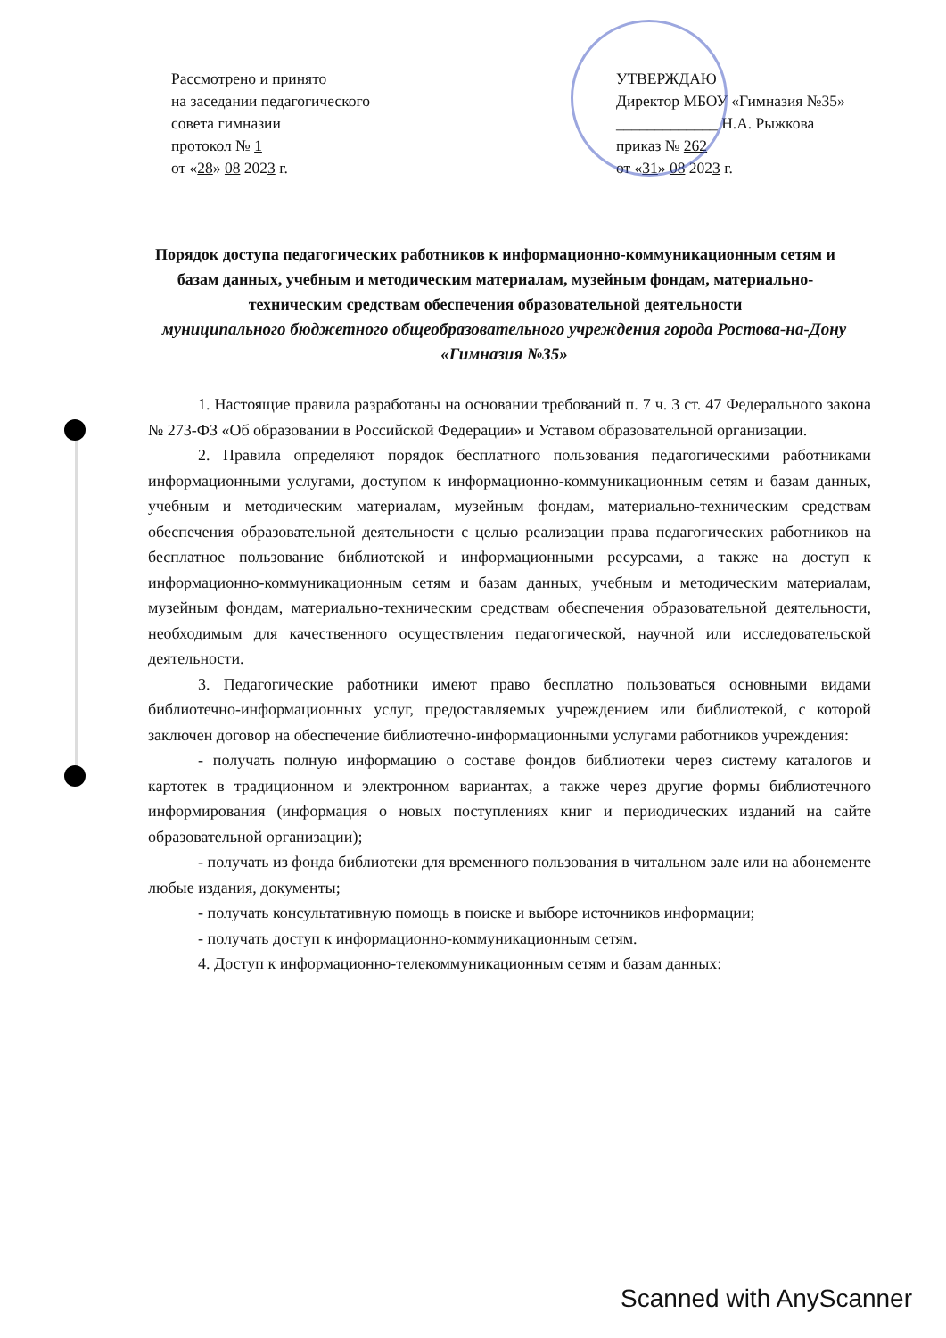Рассмотрено и принято
на заседании педагогического
совета гимназии
протокол № 1
от «28» 08 2023 г.
УТВЕРЖДАЮ
Директор МБОУ «Гимназия №35»
_____________ Н.А. Рыжкова
приказ № 262
от «31» 08 2023 г.
Порядок доступа педагогических работников к информационно-коммуникационным сетям и базам данных, учебным и методическим материалам, музейным фондам, материально-техническим средствам обеспечения образовательной деятельности
муниципального бюджетного общеобразовательного учреждения города Ростова-на-Дону «Гимназия №35»
1. Настоящие правила разработаны на основании требований п. 7 ч. 3 ст. 47 Федерального закона № 273-ФЗ «Об образовании в Российской Федерации» и Уставом образовательной организации.
2. Правила определяют порядок бесплатного пользования педагогическими работниками информационными услугами, доступом к информационно-коммуникационным сетям и базам данных, учебным и методическим материалам, музейным фондам, материально-техническим средствам обеспечения образовательной деятельности с целью реализации права педагогических работников на бесплатное пользование библиотекой и информационными ресурсами, а также на доступ к информационно-коммуникационным сетям и базам данных, учебным и методическим материалам, музейным фондам, материально-техническим средствам обеспечения образовательной деятельности, необходимым для качественного осуществления педагогической, научной или исследовательской деятельности.
3. Педагогические работники имеют право бесплатно пользоваться основными видами библиотечно-информационных услуг, предоставляемых учреждением или библиотекой, с которой заключен договор на обеспечение библиотечно-информационными услугами работников учреждения:
- получать полную информацию о составе фондов библиотеки через систему каталогов и картотек в традиционном и электронном вариантах, а также через другие формы библиотечного информирования (информация о новых поступлениях книг и периодических изданий на сайте образовательной организации);
- получать из фонда библиотеки для временного пользования в читальном зале или на абонементе любые издания, документы;
- получать консультативную помощь в поиске и выборе источников информации;
- получать доступ к информационно-коммуникационным сетям.
4. Доступ к информационно-телекоммуникационным сетям и базам данных:
Scanned with AnyScanner